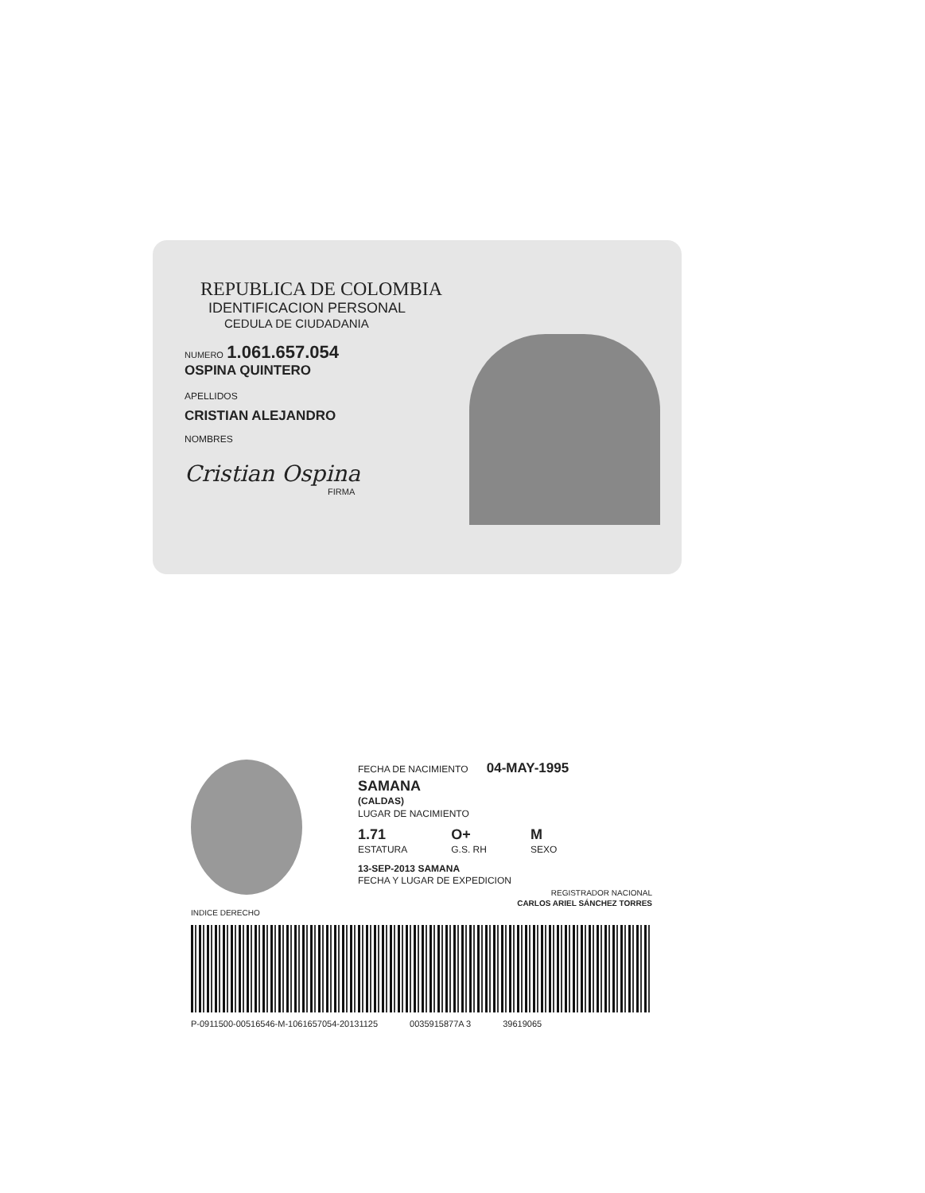REPUBLICA DE COLOMBIA
IDENTIFICACION PERSONAL
CEDULA DE CIUDADANIA
NUMERO 1.061.657.054
OSPINA QUINTERO
APELLIDOS
CRISTIAN ALEJANDRO
NOMBRES
Cristian Ospina
FIRMA
FECHA DE NACIMIENTO 04-MAY-1995
SAMANA
(CALDAS)
LUGAR DE NACIMIENTO
1.71
ESTATURA
O+
G.S. RH
M
SEXO
13-SEP-2013 SAMANA
FECHA Y LUGAR DE EXPEDICION
REGISTRADOR NACIONAL
CARLOS ARIEL SÁNCHEZ TORRES
INDICE DERECHO
P-0911500-00516546-M-1061657054-20131125 0035915877A 3 39619065